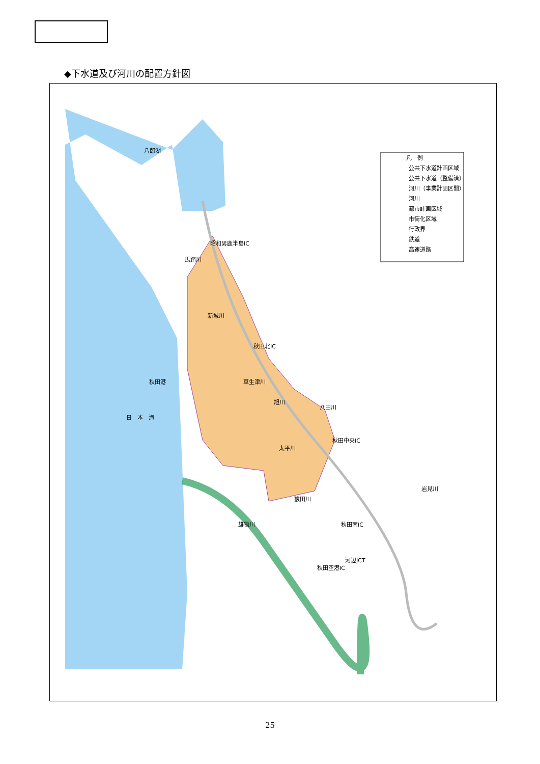◆下水道及び河川の配置方針図
凡　例
公共下水道計画区域
公共下水道（整備済）
河川（事業計画区間）
河川
都市計画区域
市街化区域
行政界
鉄道
高速道路
八郎湖
昭和男鹿半島IC
新城川
秋田北IC
秋田港
日　本　海
秋田中央IC
太平川
猿田川
秋田南IC
河辺JCT
秋田空港IC
岩見川
八田川
旭川
草生津川
馬踏川
雄物川
25